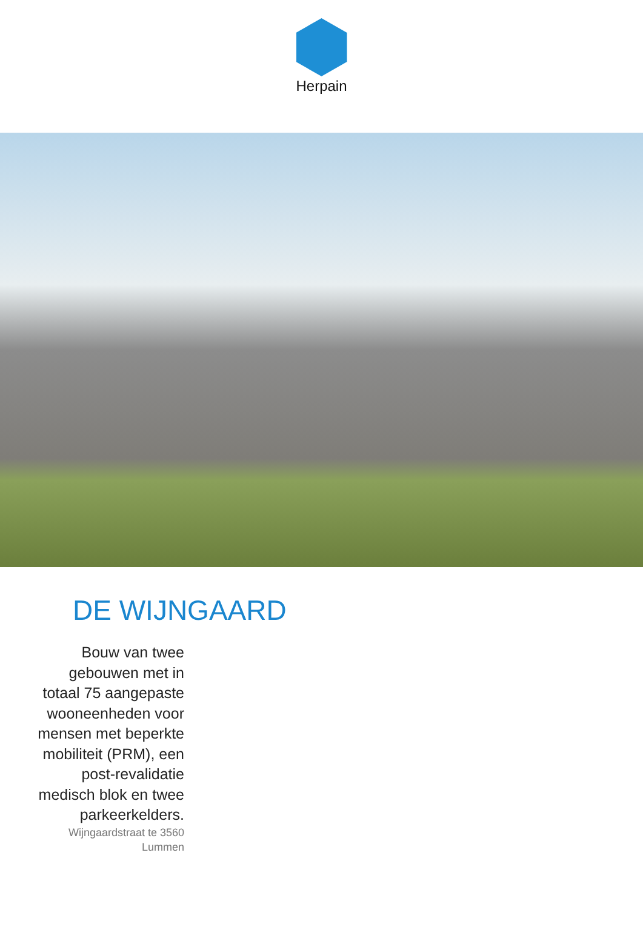Herpain
DE WIJNGAARD
Bouw van twee gebouwen met in totaal 75 aangepaste wooneenheden voor mensen met beperkte mobiliteit (PRM), een post-revalidatie medisch blok en twee parkeerkelders.
Wijngaardstraat te 3560 Lummen